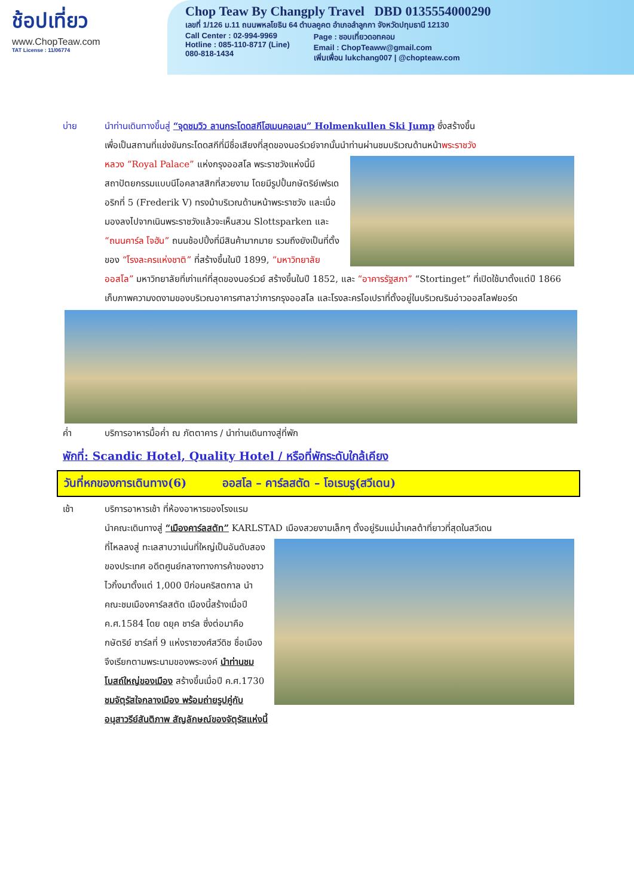ช้อปเที่ยว
www.ChopTeaw.com
TAT License : 11/06774
Chop Teaw By Changply Travel DBD 0135554000290
เลขที่ 1/126 ม.11 ถนนพหลโยธิน 64 ตำบลคูคต อำเภอลำลูกกา จังหวัดปทุมธานี 12130
Call Center : 02-994-9969
Hotline : 085-110-8717 (Line)
080-818-1434
Page : ชอบเที่ยวดอทคอม
Email : ChopTeaww@gmail.com
เพิ่มเพื่อน lukchang007 | @chopteaw.com
บ่าย นำท่านเดินทางขึ้นสู่ “จุดชมวิว ลานกระโดดสกีโฮเมนคอเลน” Holmenkullen Ski Jump ซึ่งสร้างขึ้น
เพื่อเป็นสถานที่แข่งขันกระโดดสกีที่มีชื่อเสียงที่สุดของนอร์เวย์จากนั้นนำท่านผ่านชมบริเวณด้านหน้าพระราชวัง
หลวง “Royal Palace” แห่งกรุงออสโล พระราชวังแห่งนี้มีสถาปัตยกรรมแบบนีโอคลาสสิกที่สวยงาม โดยมีรูปปั้นกษัตริย์เฟรเดอริกที่ 5 (Frederik V) ทรงม้าบริเวณด้านหน้าพระราชวัง และเมื่อมองลงไปจากเนินพระราชวังแล้วจะเห็นสวน Slottsparken และ “ถนนคาร์ล โจฮัน” ถนนช้อปปิ้งที่มีสินค้ามากมาย รวมถึงยังเป็นที่ตั้งของ “โรงละครแห่งชาติ” ที่สร้างขึ้นในปี 1899, “มหาวิทยาลัยออสโล” มหาวิทยาลัยที่เก่าแก่ที่สุดของนอร์เวย์ สร้างขึ้นในปี 1852, และ “อาคารรัฐสภา” “Stortinget” ที่เปิดใช้มาตั้งแต่ปี 1866 เก็บภาพความงดงามของบริเวณอาคารศาลาว่าการกรุงออสโล และโรงละครโอเปราที่ตั้งอยู่ในบริเวณริมอ่าวออสโลฟยอร์ด
ค่ำ บริการอาหารมื้อค่ำ ณ ภัตตาคาร / นำท่านเดินทางสู่ที่พัก
พักที่: Scandic Hotel, Quality Hotel / หรือที่พักระดับใกล้เคียง
วันที่หกของการเดินทาง(6) ออสโล – คาร์ลสตัด – โอเรบรู(สวีเดน)
เช้า บริการอาหารเช้า ที่ห้องอาหารของโรงแรม
นำคณะเดินทางสู่ “เมืองคาร์ลสตัท” KARLSTAD เมืองสวยงามเล็กๆ ตั้งอยู่ริมแม่น้ำเคลต้าที่ยาวที่สุดในสวีเดน
ที่ไหลลงสู่ ทะเลสาบวาเน่นที่ใหญ่เป็นอันดับสองของประเทศ อดีตศูนย์กลางทางการค้าของชาวไวกิ้งมาตั้งแต่ 1,000 ปีก่อนคริสตกาล นำคณะชมเมืองคาร์ลสตัด เมืองนี้สร้างเมื่อปี ค.ศ.1584 โดย ดยุค ชาร์ล ซึ่งต่อมาคือกษัตริย์ ชาร์ลที่ 9 แห่งราชวงศ์สวีดิช ชื่อเมืองจึงเรียกตามพระนามของพระองค์ นำท่านชมโบสถ์ใหญ่ของเมือง สร้างขึ้นเมื่อปี ค.ศ.1730 ชมจัตุรัสใจกลางเมือง พร้อมถ่ายรูปคู่กับอนุสาวรีย์สันติภาพ สัญลักษณ์ของจัตุรัสแห่งนี้